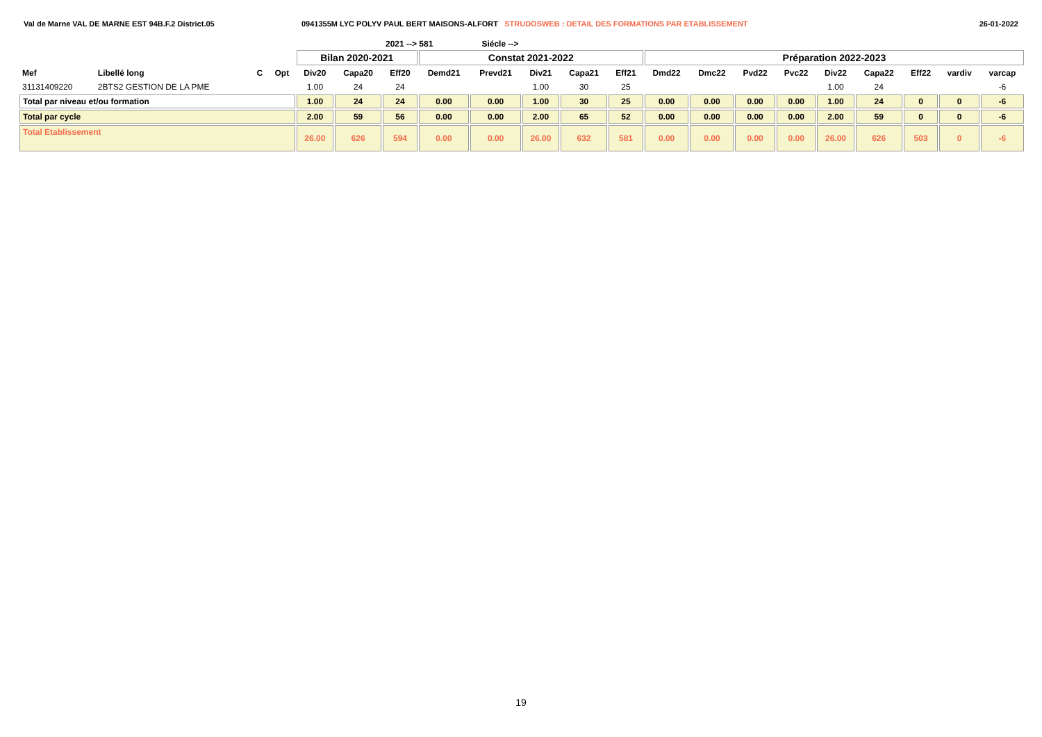Val de Marne VAL DE MARNE EST 94B.F.2 District.05 0941355M LYC POLYV PAUL BERT MAISONS-ALFORT STRUDOSWEB : DETAIL DES FORMATIONS PAR ETABLISSEMENT
26-01-2022
2021 --> 581 Siécle -->
| | | | | Bilan 2020-2021 | | | Constat 2021-2022 | | | | | Préparation 2022-2023 | | | | | | | | |
| --- | --- | --- | --- | --- | --- | --- | --- | --- | --- | --- | --- | --- | --- | --- | --- | --- | --- | --- | --- | --- |
| Mef | Libellé long | C | Opt | Div20 | Capa20 | Eff20 | Demd21 | Prevd21 | Div21 | Capa21 | Eff21 | Dmd22 | Dmc22 | Pvd22 | Pvc22 | Div22 | Capa22 | Eff22 | vardiv | varcap |
| 31131409220 | 2BTS2 GESTION DE LA PME | | | 1.00 | 24 | 24 | | | 1.00 | 30 | 25 | | | | | 1.00 | 24 | | | -6 |
| Total par niveau et/ou formation | | | | 1.00 | 24 | 24 | 0.00 | 0.00 | 1.00 | 30 | 25 | 0.00 | 0.00 | 0.00 | 0.00 | 1.00 | 24 | 0 | 0 | -6 |
| Total par cycle | | | | 2.00 | 59 | 56 | 0.00 | 0.00 | 2.00 | 65 | 52 | 0.00 | 0.00 | 0.00 | 0.00 | 2.00 | 59 | 0 | 0 | -6 |
| Total Etablissement | | | | 26.00 | 626 | 594 | 0.00 | 0.00 | 26.00 | 632 | 581 | 0.00 | 0.00 | 0.00 | 0.00 | 26.00 | 626 | 503 | 0 | -6 |
19